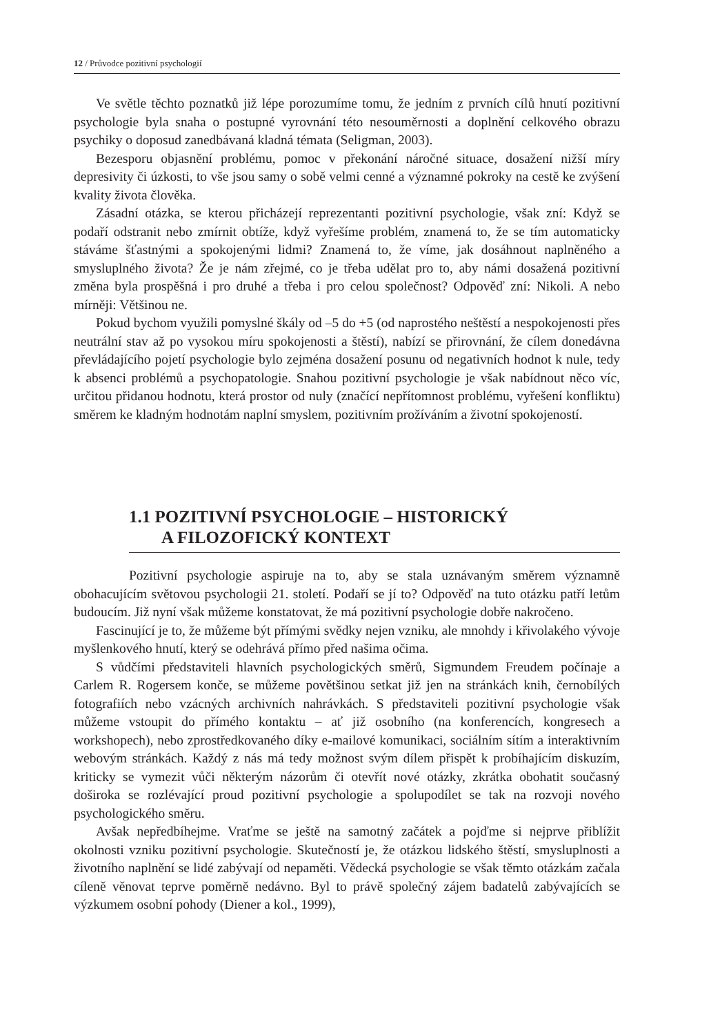12 / Průvodce pozitivní psychologií
Ve světle těchto poznatků již lépe porozumíme tomu, že jedním z prvních cílů hnutí pozitivní psychologie byla snaha o postupné vyrovnání této nesouměrnosti a doplnění celkového obrazu psychiky o doposud zanedbávaná kladná témata (Seligman, 2003).
Bezesporu objasnění problému, pomoc v překonání náročné situace, dosažení nižší míry depresivity či úzkosti, to vše jsou samy o sobě velmi cenné a významné pokroky na cestě ke zvýšení kvality života člověka.
Zásadní otázka, se kterou přicházejí reprezentanti pozitivní psychologie, však zní: Když se podaří odstranit nebo zmírnit obtíže, když vyřešíme problém, znamená to, že se tím automaticky stáváme šťastnými a spokojenými lidmi? Znamená to, že víme, jak dosáhnout naplněného a smysluplného života? Že je nám zřejmé, co je třeba udělat pro to, aby námi dosažená pozitivní změna byla prospěšná i pro druhé a třeba i pro celou společnost? Odpověď zní: Nikoli. A nebo mírněji: Většinou ne.
Pokud bychom využili pomyslné škály od –5 do +5 (od naprostého neštěstí a nespokojenosti přes neutrální stav až po vysokou míru spokojenosti a štěstí), nabízí se přirovnání, že cílem donedávna převládajícího pojetí psychologie bylo zejména dosažení posunu od negativních hodnot k nule, tedy k absenci problémů a psychopatologie. Snahou pozitivní psychologie je však nabídnout něco víc, určitou přidanou hodnotu, která prostor od nuly (značící nepřítomnost problému, vyřešení konfliktu) směrem ke kladným hodnotám naplní smyslem, pozitivním prožíváním a životní spokojeností.
1.1 POZITIVNÍ PSYCHOLOGIE – HISTORICKÝ
A FILOZOFICKÝ KONTEXT
Pozitivní psychologie aspiruje na to, aby se stala uznávaným směrem významně obohacujícím světovou psychologii 21. století. Podaří se jí to? Odpověď na tuto otázku patří letům budoucím. Již nyní však můžeme konstatovat, že má pozitivní psychologie dobře nakročeno.
Fascinující je to, že můžeme být přímými svědky nejen vzniku, ale mnohdy i křivolakého vývoje myšlenkového hnutí, který se odehrává přímo před našima očima.
S vůdčími představiteli hlavních psychologických směrů, Sigmundem Freudem počínaje a Carlem R. Rogersem konče, se můžeme povětšinou setkat již jen na stránkách knih, černobílých fotografiích nebo vzácných archivních nahrávkách. S představiteli pozitivní psychologie však můžeme vstoupit do přímého kontaktu – ať již osobního (na konferencích, kongresech a workshopech), nebo zprostředkovaného díky e-mailové komunikaci, sociálním sítím a interaktivním webovým stránkách. Každý z nás má tedy možnost svým dílem přispět k probíhajícím diskuzím, kriticky se vymezit vůči některým názorům či otevřít nové otázky, zkrátka obohatit současný doširoka se rozlévající proud pozitivní psychologie a spolupodílet se tak na rozvoji nového psychologického směru.
Avšak nepředbíhejme. Vraťme se ještě na samotný začátek a pojďme si nejprve přiblížit okolnosti vzniku pozitivní psychologie. Skutečností je, že otázkou lidského štěstí, smysluplnosti a životního naplnění se lidé zabývají od nepaměti. Vědecká psychologie se však těmto otázkám začala cíleně věnovat teprve poměrně nedávno. Byl to právě společný zájem badatelů zabývajících se výzkumem osobní pohody (Diener a kol., 1999),